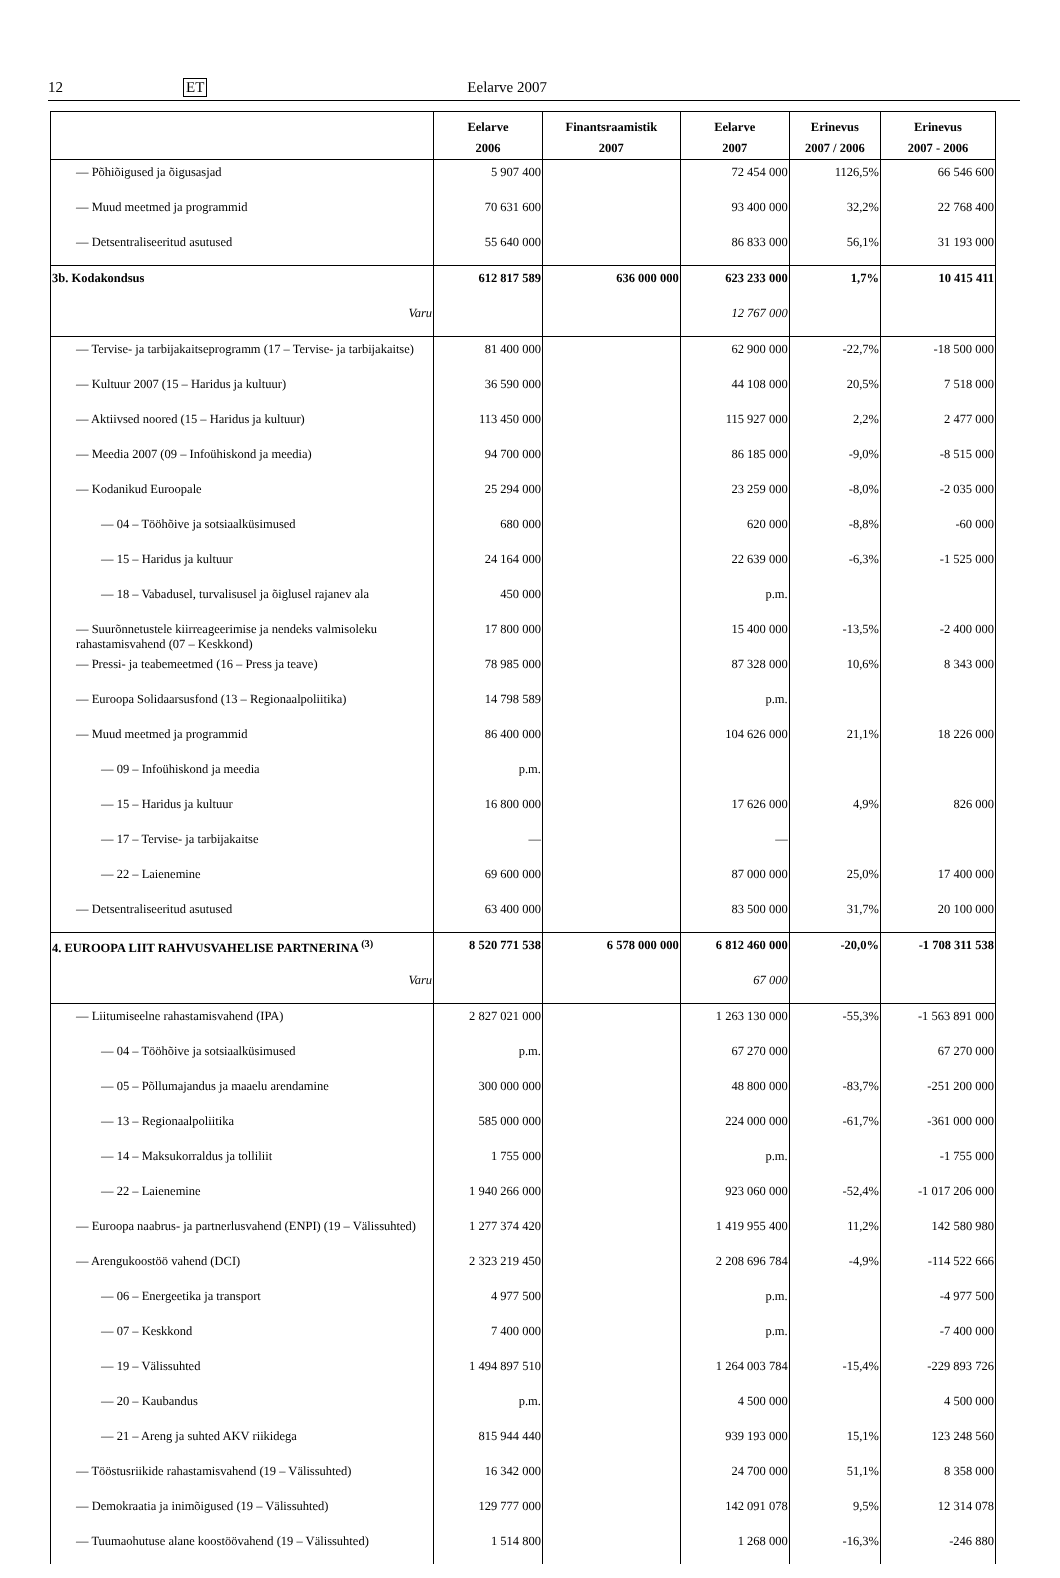12 ET Eelarve 2007
| | Eelarve 2006 | Finantsraamistik 2007 | Eelarve 2007 | Erinevus 2007 / 2006 | Erinevus 2007 - 2006 |
| --- | --- | --- | --- | --- | --- |
| — Põhiõigused ja õigusasjad | 5 907 400 | | 72 454 000 | 1126,5% | 66 546 600 |
| — Muud meetmed ja programmid | 70 631 600 | | 93 400 000 | 32,2% | 22 768 400 |
| — Detsentraliseeritud asutused | 55 640 000 | | 86 833 000 | 56,1% | 31 193 000 |
| 3b. Kodakondsus | 612 817 589 | 636 000 000 | 623 233 000 | 1,7% | 10 415 411 |
| Varu | | | 12 767 000 | | |
| — Tervise- ja tarbijakaitseprogramm (17 – Tervise- ja tarbijakaitse) | 81 400 000 | | 62 900 000 | -22,7% | -18 500 000 |
| — Kultuur 2007 (15 – Haridus ja kultuur) | 36 590 000 | | 44 108 000 | 20,5% | 7 518 000 |
| — Aktiivsed noored (15 – Haridus ja kultuur) | 113 450 000 | | 115 927 000 | 2,2% | 2 477 000 |
| — Meedia 2007 (09 – Infoühiskond ja meedia) | 94 700 000 | | 86 185 000 | -9,0% | -8 515 000 |
| — Kodanikud Euroopale | 25 294 000 | | 23 259 000 | -8,0% | -2 035 000 |
| — 04 – Tööhõive ja sotsiaalküsimused | 680 000 | | 620 000 | -8,8% | -60 000 |
| — 15 – Haridus ja kultuur | 24 164 000 | | 22 639 000 | -6,3% | -1 525 000 |
| — 18 – Vabadusel, turvalisusel ja õiglusel rajanev ala | 450 000 | | p.m. | | |
| — Suurõnnetustele kiirreageerimise ja nendeks valmisoleku rahastamisvahend (07 – Keskkond) | 17 800 000 | | 15 400 000 | -13,5% | -2 400 000 |
| — Pressi- ja teabemeetmed (16 – Press ja teave) | 78 985 000 | | 87 328 000 | 10,6% | 8 343 000 |
| — Euroopa Solidaarsusfond (13 – Regionaalpoliitika) | 14 798 589 | | p.m. | | |
| — Muud meetmed ja programmid | 86 400 000 | | 104 626 000 | 21,1% | 18 226 000 |
| — 09 – Infoühiskond ja meedia | p.m. | | | | |
| — 15 – Haridus ja kultuur | 16 800 000 | | 17 626 000 | 4,9% | 826 000 |
| — 17 – Tervise- ja tarbijakaitse | — | | — | | |
| — 22 – Laienemine | 69 600 000 | | 87 000 000 | 25,0% | 17 400 000 |
| — Detsentraliseeritud asutused | 63 400 000 | | 83 500 000 | 31,7% | 20 100 000 |
| 4. EUROOPA LIIT RAHVUSVAHELISE PARTNERINA <sup>(3)</sup> | 8 520 771 538 | 6 578 000 000 | 6 812 460 000 | -20,0% | -1 708 311 538 |
| Varu | | | 67 000 | | |
| — Liitumiseelne rahastamisvahend (IPA) | 2 827 021 000 | | 1 263 130 000 | -55,3% | -1 563 891 000 |
| — 04 – Tööhõive ja sotsiaalküsimused | p.m. | | 67 270 000 | | 67 270 000 |
| — 05 – Põllumajandus ja maaelu arendamine | 300 000 000 | | 48 800 000 | -83,7% | -251 200 000 |
| — 13 – Regionaalpoliitika | 585 000 000 | | 224 000 000 | -61,7% | -361 000 000 |
| — 14 – Maksukorraldus ja tolliliit | 1 755 000 | | p.m. | | -1 755 000 |
| — 22 – Laienemine | 1 940 266 000 | | 923 060 000 | -52,4% | -1 017 206 000 |
| — Euroopa naabrus- ja partnerlusvahend (ENPI) (19 – Välissuhted) | 1 277 374 420 | | 1 419 955 400 | 11,2% | 142 580 980 |
| — Arengukoostöö vahend (DCI) | 2 323 219 450 | | 2 208 696 784 | -4,9% | -114 522 666 |
| — 06 – Energeetika ja transport | 4 977 500 | | p.m. | | -4 977 500 |
| — 07 – Keskkond | 7 400 000 | | p.m. | | -7 400 000 |
| — 19 – Välissuhted | 1 494 897 510 | | 1 264 003 784 | -15,4% | -229 893 726 |
| — 20 – Kaubandus | p.m. | | 4 500 000 | | 4 500 000 |
| — 21 – Areng ja suhted AKV riikidega | 815 944 440 | | 939 193 000 | 15,1% | 123 248 560 |
| — Tööstusriikide rahastamisvahend (19 – Välissuhted) | 16 342 000 | | 24 700 000 | 51,1% | 8 358 000 |
| — Demokraatia ja inimõigused (19 – Välissuhted) | 129 777 000 | | 142 091 078 | 9,5% | 12 314 078 |
| — Tuumaohutuse alane koostöövahend (19 – Välissuhted) | 1 514 800 | | 1 268 000 | -16,3% | -246 880 |